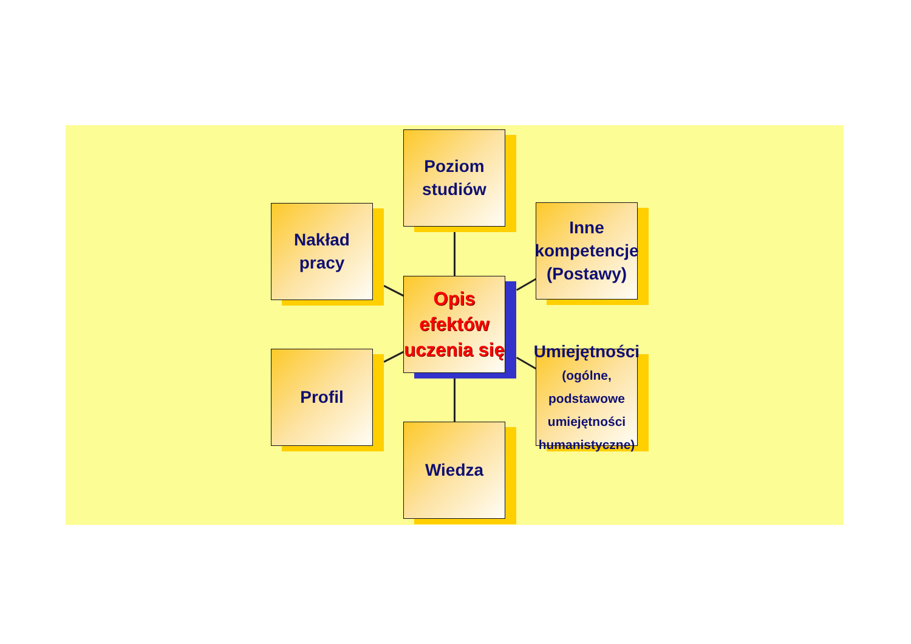Poziom
studiów
Nakład
pracy
Inne
kompetencje
(Postawy)
Opis
efektów
uczenia się
Profil
Umiejętności
(ogólne,
podstawowe
umiejętności
humanistyczne)
Wiedza